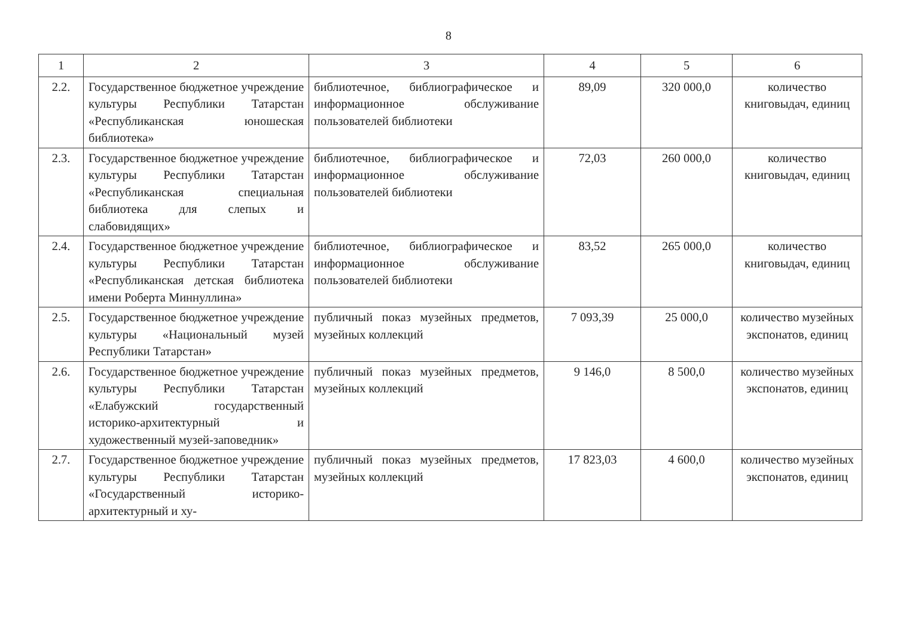8
| 1 | 2 | 3 | 4 | 5 | 6 |
| 2.2. | Государственное бюджетное учреждение культуры Республики Татарстан «Республиканская юношеская библиотека» | библиотечное, библиографическое и информационное обслуживание пользователей библиотеки | 89,09 | 320 000,0 | количество книговыдач, единиц |
| 2.3. | Государственное бюджетное учреждение культуры Республики Татарстан «Республиканская специальная библиотека для слепых и слабовидящих» | библиотечное, библиографическое и информационное обслуживание пользователей библиотеки | 72,03 | 260 000,0 | количество книговыдач, единиц |
| 2.4. | Государственное бюджетное учреждение культуры Республики Татарстан «Республиканская детская библиотека имени Роберта Миннуллина» | библиотечное, библиографическое и информационное обслуживание пользователей библиотеки | 83,52 | 265 000,0 | количество книговыдач, единиц |
| 2.5. | Государственное бюджетное учреждение культуры «Национальный музей Республики Татарстан» | публичный показ музейных предметов, музейных коллекций | 7 093,39 | 25 000,0 | количество музейных экспонатов, единиц |
| 2.6. | Государственное бюджетное учреждение культуры Республики Татарстан «Елабужский государственный историко-архитектурный и художественный музей-заповедник» | публичный показ музейных предметов, музейных коллекций | 9 146,0 | 8 500,0 | количество музейных экспонатов, единиц |
| 2.7. | Государственное бюджетное учреждение культуры Республики Татарстан «Государственный историко-архитектурный и ху- | публичный показ музейных предметов, музейных коллекций | 17 823,03 | 4 600,0 | количество музейных экспонатов, единиц |